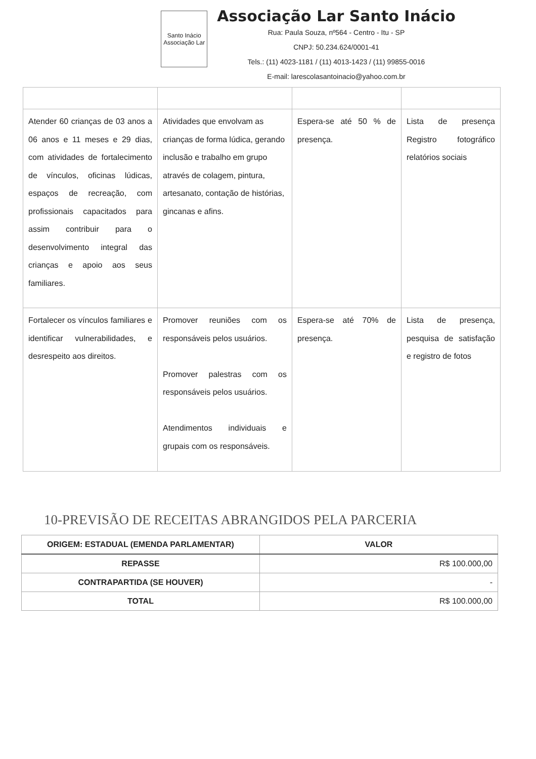Santo Inácio Associação Lar
Associação Lar Santo Inácio
Rua: Paula Souza, nº564 - Centro - Itu - SP
CNPJ: 50.234.624/0001-41
Tels.: (11) 4023-1181 / (11) 4013-1423 / (11) 99855-0016
E-mail: larescolasantoinacio@yahoo.com.br
| Atender 60 crianças de 03 anos a 06 anos e 11 meses e 29 dias, com atividades de fortalecimento de vínculos, oficinas lúdicas, espaços de recreação, com profissionais capacitados para assim contribuir para o desenvolvimento integral das crianças e apoio aos seus familiares. | Atividades que envolvam as crianças de forma lúdica, gerando inclusão e trabalho em grupo através de colagem, pintura, artesanato, contação de histórias, gincanas e afins. | Espera-se até 50 % de presença. | Lista de presença Registro fotográfico relatórios sociais |
| Fortalecer os vínculos familiares e identificar vulnerabilidades, e desrespeito aos direitos. | Promover reuniões com os responsáveis pelos usuários. Promover palestras com os responsáveis pelos usuários. Atendimentos individuais e grupais com os responsáveis. | Espera-se até 70% de presença. | Lista de presença, pesquisa de satisfação e registro de fotos |
10-PREVISÃO DE RECEITAS ABRANGIDOS PELA PARCERIA
| ORIGEM: ESTADUAL (EMENDA PARLAMENTAR) | VALOR |
| --- | --- |
| REPASSE | R$ 100.000,00 |
| CONTRAPARTIDA (SE HOUVER) | - |
| TOTAL | R$ 100.000,00 |